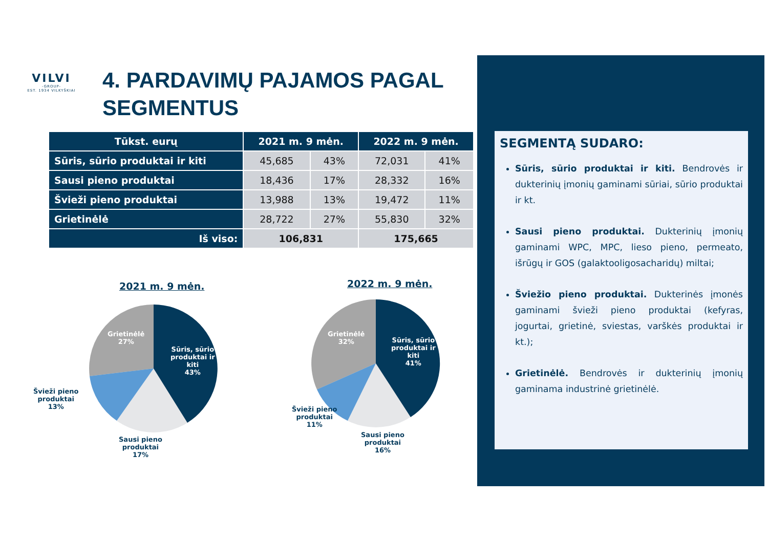VILVI
-GROUP-
EST. 1934 VILKYŠKIAI
4. PARDAVIMŲ PAJAMOS PAGAL
SEGMENTUS
| Tūkst. eurų | 2021 m. 9 mėn. | | 2022 m. 9 mėn. | |
| --- | --- | --- | --- | --- |
| Sūris, sūrio produktai ir kiti | 45,685 | 43% | 72,031 | 41% |
| Sausi pieno produktai | 18,436 | 17% | 28,332 | 16% |
| Švieži pieno produktai | 13,988 | 13% | 19,472 | 11% |
| Grietinėlė | 28,722 | 27% | 55,830 | 32% |
| Iš viso: | 106,831 | | 175,665 | |
SEGMENTĄ SUDARO:
Sūris, sūrio produktai ir kiti. Bendrovės ir dukterinių įmonių gaminami sūriai, sūrio produktai ir kt.
Sausi pieno produktai. Dukterinių įmonių gaminami WPC, MPC, lieso pieno, permeato, išrūgų ir GOS (galaktooligosacharidų) miltai;
Šviežio pieno produktai. Dukterinės įmonės gaminami švieži pieno produktai (kefyras, jogurtai, grietinė, sviestas, varškės produktai ir kt.);
Grietinėlė. Bendrovės ir dukterinių įmonių gaminama industrinė grietinėlė.
2021 m. 9 mėn. 2022 m. 9 mėn.
Grietinėlė
27%
Sūris, sūrio
produktai ir
kiti
43%
Švieži pieno
produktai
13%
Sausi pieno
produktai
17%
Grietinėlė
32%
Sūris, sūrio
produktai ir
kiti
41%
Švieži pieno
produktai
11%
Sausi pieno
produktai
16%